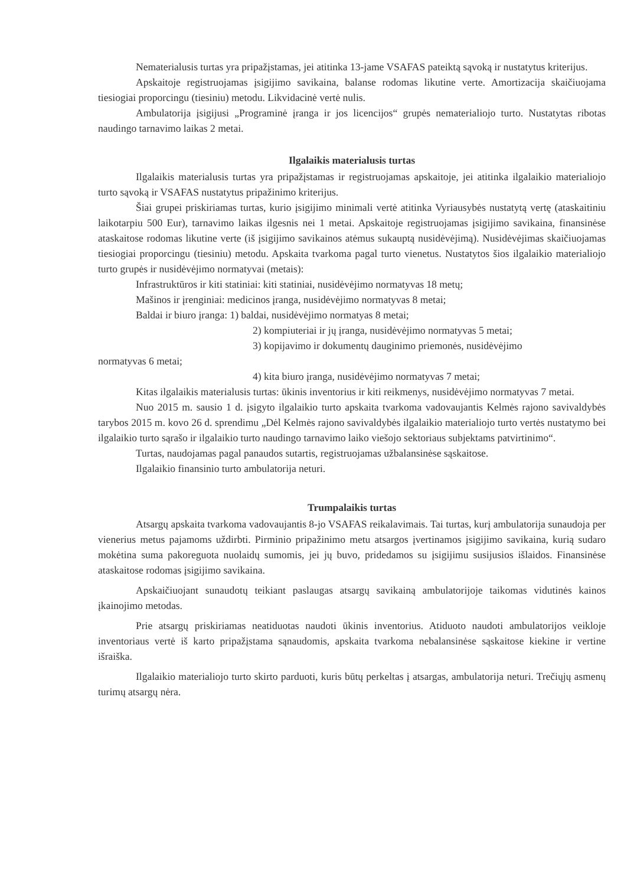Nematerialusis turtas yra pripažįstamas, jei atitinka 13-jame VSAFAS pateiktą sąvoką ir nustatytus kriterijus.
Apskaitoje registruojamas įsigijimo savikaina, balanse rodomas likutine verte. Amortizacija skaičiuojama tiesiogiai proporcingu (tiesiniu) metodu. Likvidacinė vertė nulis.
Ambulatorija įsigijusi „Programinė įranga ir jos licencijos“ grupės nematerialiojo turto. Nustatytas ribotas naudingo tarnavimo laikas 2 metai.
Ilgalaikis materialusis turtas
Ilgalaikis materialusis turtas yra pripažįstamas ir registruojamas apskaitoje, jei atitinka ilgalaikio materialiojo turto sąvoką ir VSAFAS nustatytus pripažinimo kriterijus.
Šiai grupei priskiriamas turtas, kurio įsigijimo minimali vertė atitinka Vyriausybės nustatytą vertę (ataskaitiniu laikotarpiu 500 Eur), tarnavimo laikas ilgesnis nei 1 metai. Apskaitoje registruojamas įsigijimo savikaina, finansinėse ataskaitose rodomas likutine verte (iš įsigijimo savikainos atėmus sukauptą nusidėvėjimą). Nusidėvėjimas skaičiuojamas tiesiogiai proporcingu (tiesiniu) metodu. Apskaita tvarkoma pagal turto vienetus. Nustatytos šios ilgalaikio materialiojo turto grupės ir nusidėvėjimo normatyvai (metais):
Infrastruktūros ir kiti statiniai: kiti statiniai, nusidėvėjimo normatyvas 18 metų;
Mašinos ir įrenginiai: medicinos įranga, nusidėvėjimo normatyvas 8 metai;
Baldai ir biuro įranga: 1) baldai, nusidėvėjimo normatyas 8 metai;
2) kompiuteriai ir jų įranga, nusidėvėjimo normatyvas 5 metai;
3) kopijavimo ir dokumentų dauginimo priemonės, nusidėvėjimo
normatyvas 6 metai;
4) kita biuro įranga, nusidėvėjimo normatyvas 7 metai;
Kitas ilgalaikis materialusis turtas: ūkinis inventorius ir kiti reikmenys, nusidėvėjimo normatyvas 7 metai.
Nuo 2015 m. sausio 1 d. įsigyto ilgalaikio turto apskaita tvarkoma vadovaujantis Kelmės rajono savivaldybės tarybos 2015 m. kovo 26 d. sprendimu „Dėl Kelmės rajono savivaldybės ilgalaikio materialiojo turto vertės nustatymo bei ilgalaikio turto sąrašo ir ilgalaikio turto naudingo tarnavimo laiko viešojo sektoriaus subjektams patvirtinimo“.
Turtas, naudojamas pagal panaudos sutartis, registruojamas užbalansinėse sąskaitose.
Ilgalaikio finansinio turto ambulatorija neturi.
Trumpalaikis turtas
Atsargų apskaita tvarkoma vadovaujantis 8-jo VSAFAS reikalavimais. Tai turtas, kurį ambulatorija sunaudoja per vienerius metus pajamoms uždirbti. Pirminio pripažinimo metu atsargos įvertinamos įsigijimo savikaina, kurią sudaro mokėtina suma pakoreguota nuolaidų sumomis, jei jų buvo, pridedamos su įsigijimu susijusios išlaidos. Finansinėse ataskaitose rodomas įsigijimo savikaina.
Apskaičiuojant sunaudotų teikiant paslaugas atsargų savikainą ambulatorijoje taikomas vidutinės kainos įkainojimo metodas.
Prie atsargų priskiriamas neatiduotas naudoti ūkinis inventorius. Atiduoto naudoti ambulatorijos veikloje inventoriaus vertė iš karto pripažįstama sąnaudomis, apskaita tvarkoma nebalansinėse sąskaitose kiekine ir vertine išraiška.
Ilgalaikio materialiojo turto skirto parduoti, kuris būtų perkeltas į atsargas, ambulatorija neturi. Trečiųjų asmenų turimų atsargų nėra.